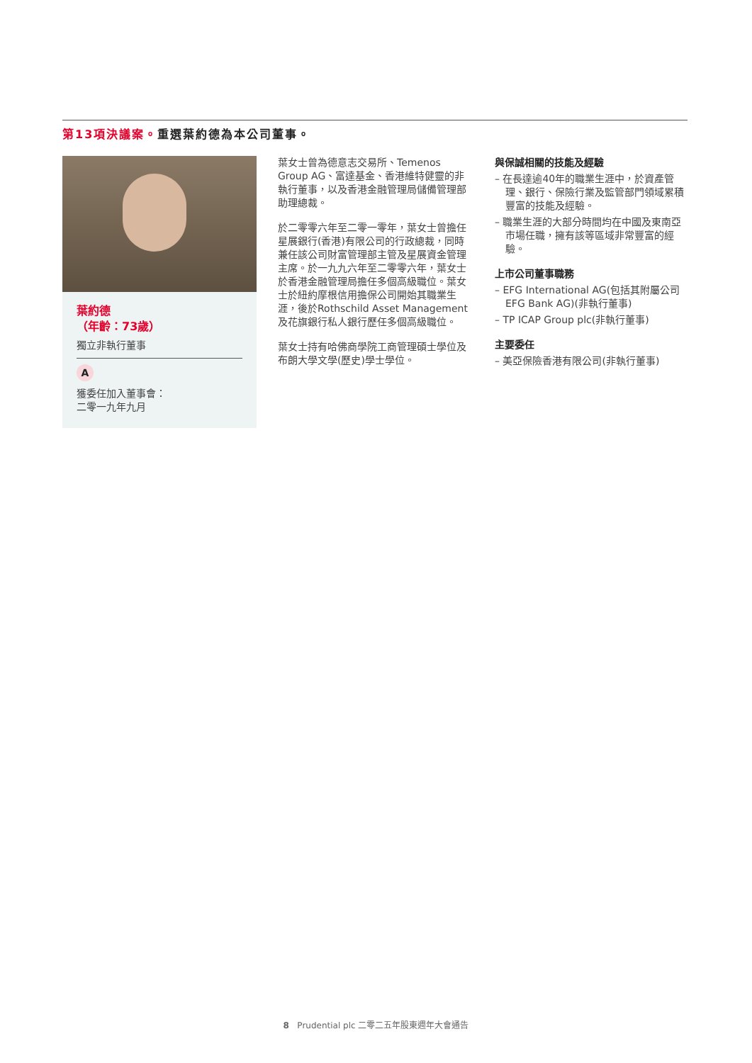第13項決議案。重選葉約德為本公司董事。
葉約德
（年齡：73歲）
獨立非執行董事
A
獲委任加入董事會：
二零一九年九月
葉女士曾為德意志交易所、Temenos Group AG、富達基金、香港維特健靈的非執行董事，以及香港金融管理局儲備管理部助理總裁。
於二零零六年至二零一零年，葉女士曾擔任星展銀行(香港)有限公司的行政總裁，同時兼任該公司財富管理部主管及星展資金管理主席。於一九九六年至二零零六年，葉女士於香港金融管理局擔任多個高級職位。葉女士於紐約摩根信用擔保公司開始其職業生涯，後於Rothschild Asset Management及花旗銀行私人銀行歷任多個高級職位。
葉女士持有哈佛商學院工商管理碩士學位及布朗大學文學(歷史)學士學位。
與保誠相關的技能及經驗
– 在長達逾40年的職業生涯中，於資產管理、銀行、保險行業及監管部門領域累積豐富的技能及經驗。
– 職業生涯的大部分時間均在中國及東南亞市場任職，擁有該等區域非常豐富的經驗。
上市公司董事職務
– EFG International AG(包括其附屬公司EFG Bank AG)(非執行董事)
– TP ICAP Group plc(非執行董事)
主要委任
– 美亞保險香港有限公司(非執行董事)
8 Prudential plc 二零二五年股東週年大會通告